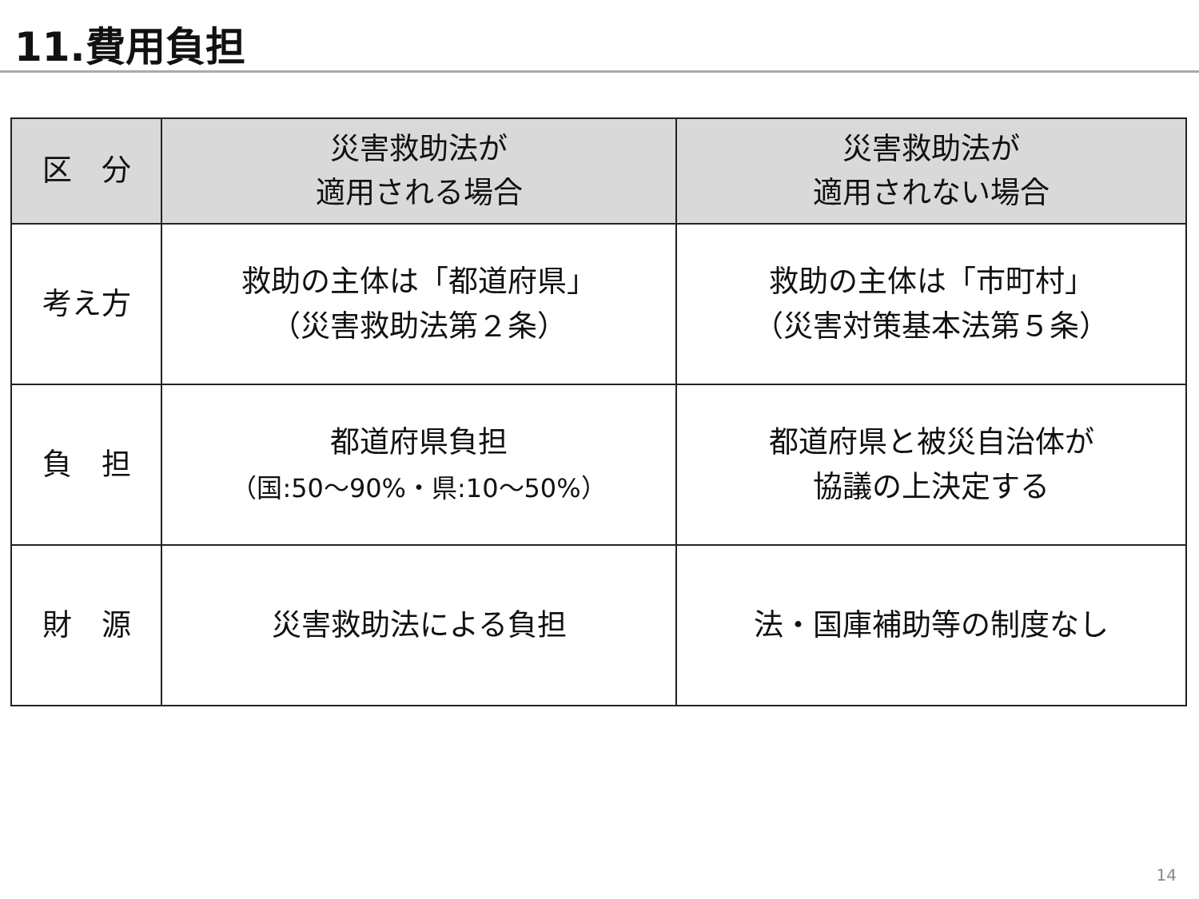11.費用負担
| 区 分 | 災害救助法が 適用される場合 | 災害救助法が 適用されない場合 |
| --- | --- | --- |
| 考え方 | 救助の主体は「都道府県」 （災害救助法第２条） | 救助の主体は「市町村」 （災害対策基本法第５条） |
| 負 担 | 都道府県負担 （国:50～90%・県:10～50%） | 都道府県と被災自治体が 協議の上決定する |
| 財 源 | 災害救助法による負担 | 法・国庫補助等の制度なし |
14